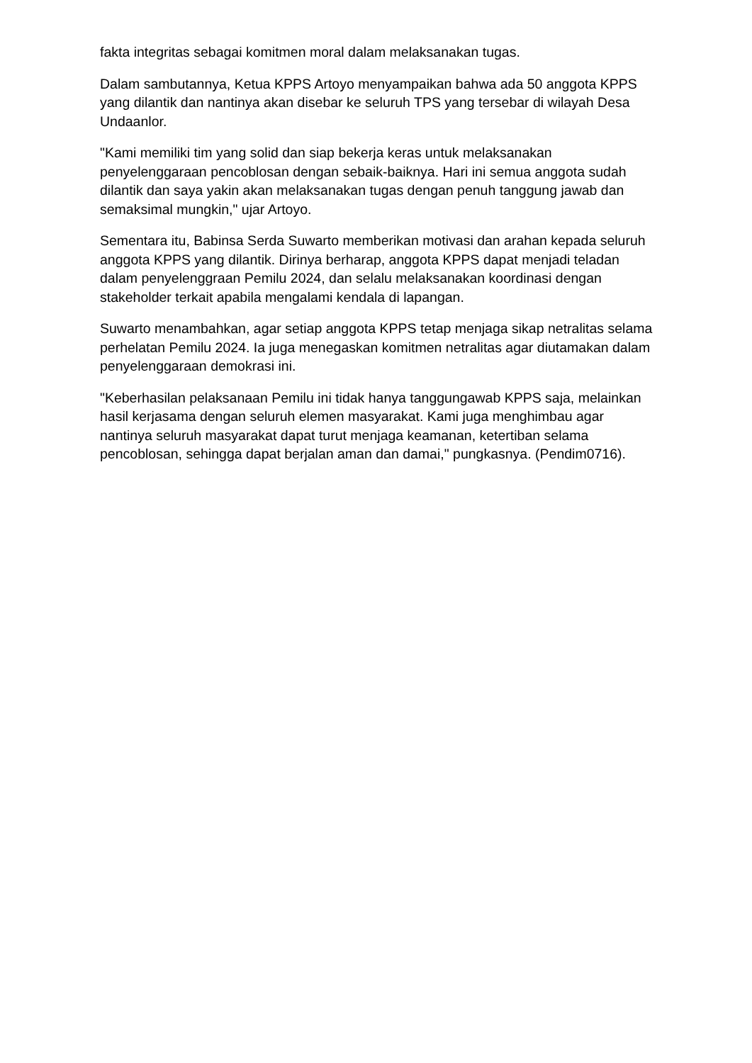fakta integritas sebagai komitmen moral dalam melaksanakan tugas.
Dalam sambutannya, Ketua KPPS Artoyo menyampaikan bahwa ada 50 anggota KPPS yang dilantik dan nantinya akan disebar ke seluruh TPS yang tersebar di wilayah Desa Undaanlor.
"Kami memiliki tim yang solid dan siap bekerja keras untuk melaksanakan penyelenggaraan pencoblosan dengan sebaik-baiknya. Hari ini semua anggota sudah dilantik dan saya yakin akan melaksanakan tugas dengan penuh tanggung jawab dan semaksimal mungkin," ujar Artoyo.
Sementara itu, Babinsa Serda Suwarto memberikan motivasi dan arahan kepada seluruh anggota KPPS yang dilantik. Dirinya berharap, anggota KPPS dapat menjadi teladan dalam penyelenggraan Pemilu 2024, dan selalu melaksanakan koordinasi dengan stakeholder terkait apabila mengalami kendala di lapangan.
Suwarto menambahkan, agar setiap anggota KPPS tetap menjaga sikap netralitas selama perhelatan Pemilu 2024. Ia juga menegaskan komitmen netralitas agar diutamakan dalam penyelenggaraan demokrasi ini.
"Keberhasilan pelaksanaan Pemilu ini tidak hanya tanggungawab KPPS saja, melainkan hasil kerjasama dengan seluruh elemen masyarakat. Kami juga menghimbau agar nantinya seluruh masyarakat dapat turut menjaga keamanan, ketertiban selama pencoblosan, sehingga dapat berjalan aman dan damai," pungkasnya. (Pendim0716).